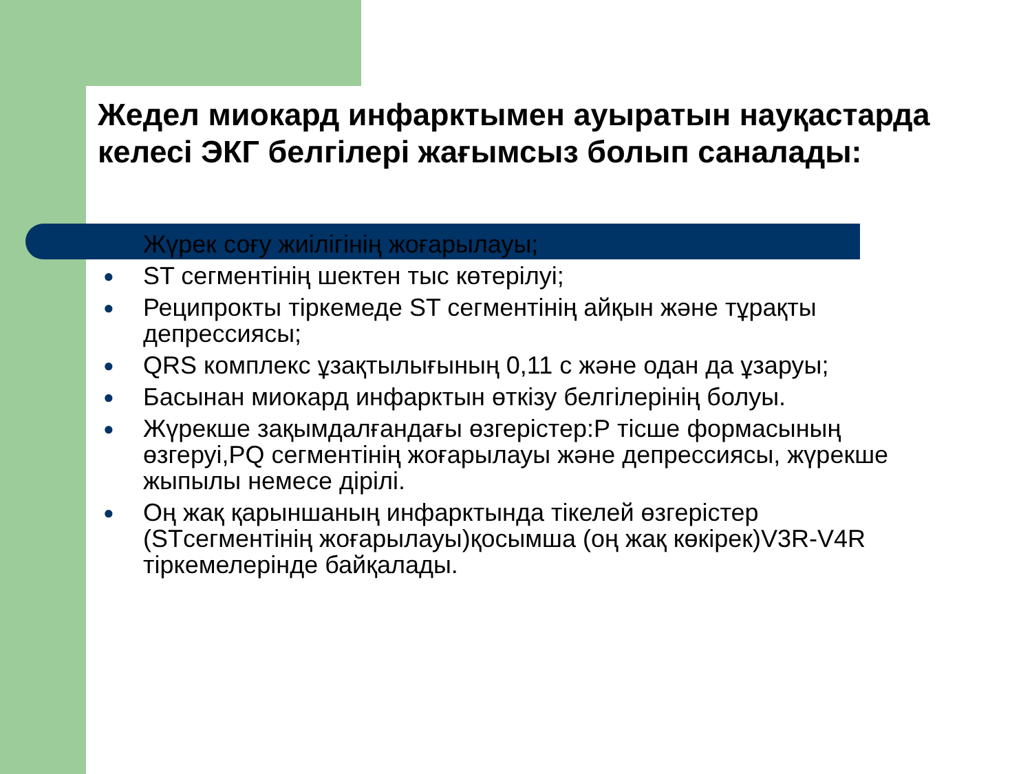Жедел миокард инфарктымен ауыратын науқастарда келесі ЭКГ белгілері жағымсыз болып саналады:
● Жүрек соғу жиілігінің жоғарылауы;
● ST сегментінің шектен тыс көтерілуі;
● Реципрокты тіркемеде ST сегментінің айқын және тұрақты депрессиясы;
● QRS комплекс ұзақтылығының 0,11 с және одан да ұзаруы;
● Басынан миокард инфарктын өткізу белгілерінің болуы.
● Жүрекше зақымдалғандағы өзгерістер:Р тісше формасының өзгеруі,PQ сегментінің жоғарылауы және депрессиясы, жүрекше жыпылы немесе дірілі.
● Оң жақ қарыншаның инфарктында тікелей өзгерістер (STсегментінің жоғарылауы)қосымша (оң жақ көкірек)V3R-V4R тіркемелерінде байқалады.